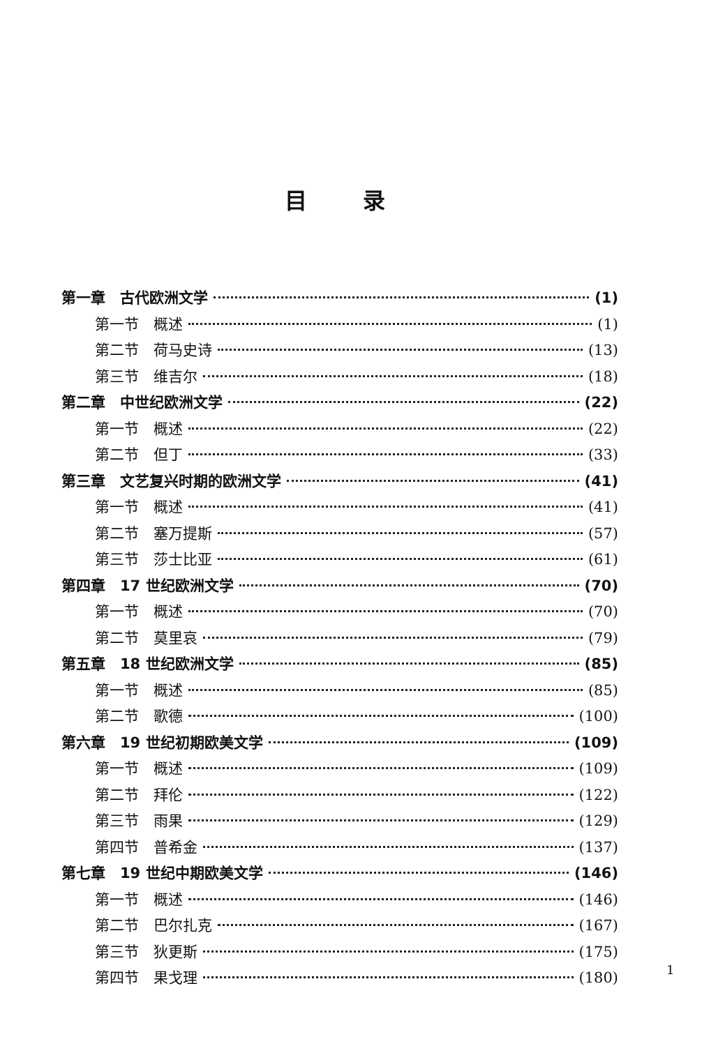目录
第一章　古代欧洲文学 (1)
第一节　概述 (1)
第二节　荷马史诗 (13)
第三节　维吉尔 (18)
第二章　中世纪欧洲文学 (22)
第一节　概述 (22)
第二节　但丁 (33)
第三章　文艺复兴时期的欧洲文学 (41)
第一节　概述 (41)
第二节　塞万提斯 (57)
第三节　莎士比亚 (61)
第四章　17 世纪欧洲文学 (70)
第一节　概述 (70)
第二节　莫里哀 (79)
第五章　18 世纪欧洲文学 (85)
第一节　概述 (85)
第二节　歌德 (100)
第六章　19 世纪初期欧美文学 (109)
第一节　概述 (109)
第二节　拜伦 (122)
第三节　雨果 (129)
第四节　普希金 (137)
第七章　19 世纪中期欧美文学 (146)
第一节　概述 (146)
第二节　巴尔扎克 (167)
第三节　狄更斯 (175)
第四节　果戈理 (180)
1